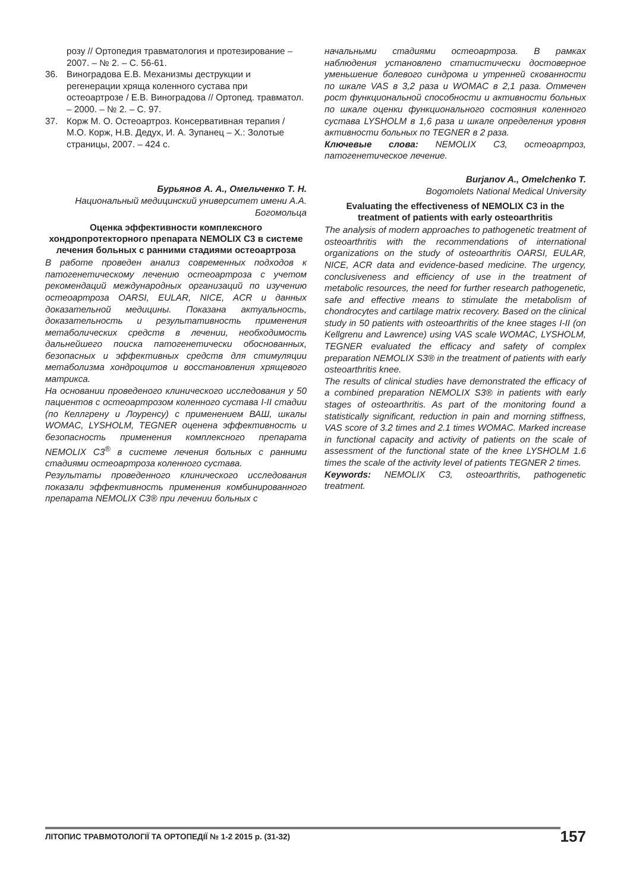розу // Ортопедия травматология и протезирование – 2007. – № 2. – С. 56-61.
36. Виноградова Е.В. Механизмы деструкции и регенерации хряща коленного сустава при остеоартрозе / Е.В. Виноградова // Ортопед. травматол. – 2000. – № 2. – С. 97.
37. Корж М. О. Остеоартроз. Консервативная терапия / М.О. Корж, Н.В. Дедух, И. А. Зупанец – Х.: Золотые страницы, 2007. – 424 с.
Бурьянов А. А., Омельченко Т. Н.
Национальный медицинский университет имени А.А. Богомольца
Оценка эффективности комплексного хондропротекторного препарата NEMOLIX C3 в системе лечения больных с ранними стадиями остеоартроза
В работе проведен анализ современных подходов к патогенетическому лечению остеоартроза с учетом рекомендаций международных организаций по изучению остеоартроза OARSI, EULAR, NICE, ACR и данных доказательной медицины. Показана актуальность, доказательность и результативность применения метаболических средств в лечении, необходимость дальнейшего поиска патогенетически обоснованных, безопасных и эффективных средств для стимуляции метаболизма хондроцитов и восстановления хрящевого матрикса.
На основании проведеного клинического исследования у 50 пациентов с остеоартрозом коленного сустава I-II стадии (по Келлгрену и Лоуренсу) с применением ВАШ, шкалы WOMAC, LYSHOLM, TEGNER оценена эффективность и безопасность применения комплексного препарата NEMOLIX C3<sup>®</sup> в системе лечения больных с ранними стадиями остеоартроза коленного сустава.
Результаты проведенного клинического исследования показали эффективность применения комбинированного препарата NEMOLIX C3® при лечении больных с
начальными стадиями остеоартроза. В рамках наблюдения установлено статистически достоверное уменьшение болевого синдрома и утренней скованности по шкале VAS в 3,2 раза и WOMAC в 2,1 раза. Отмечен рост функциональной способности и активности больных по шкале оценки функционального состояния коленного сустава LYSHOLM в 1,6 раза и шкале определения уровня активности больных по TEGNER в 2 раза.
Ключевые слова: NEMOLIX C3, остеоартроз, патогенетическое лечение.
Burjanov A., Omelchenko T.
Bogomolets National Medical University
Evaluating the effectiveness of NEMOLIX C3 in the treatment of patients with early osteoarthritis
The analysis of modern approaches to pathogenetic treatment of osteoarthritis with the recommendations of international organizations on the study of osteoarthritis OARSI, EULAR, NICE, ACR data and evidence-based medicine. The urgency, conclusiveness and efficiency of use in the treatment of metabolic resources, the need for further research pathogenetic, safe and effective means to stimulate the metabolism of chondrocytes and cartilage matrix recovery. Based on the clinical study in 50 patients with osteoarthritis of the knee stages I-II (on Kellgrenu and Lawrence) using VAS scale WOMAC, LYSHOLM, TEGNER evaluated the efficacy and safety of complex preparation NEMOLIX S3® in the treatment of patients with early osteoarthritis knee.
The results of clinical studies have demonstrated the efficacy of a combined preparation NEMOLIX S3® in patients with early stages of osteoarthritis. As part of the monitoring found a statistically significant, reduction in pain and morning stiffness, VAS score of 3.2 times and 2.1 times WOMAC. Marked increase in functional capacity and activity of patients on the scale of assessment of the functional state of the knee LYSHOLM 1.6 times the scale of the activity level of patients TEGNER 2 times.
Keywords: NEMOLIX C3, osteoarthritis, pathogenetic treatment.
ЛІТОПИС ТРАВМОТОЛОГІЇ ТА ОРТОПЕДІЇ № 1-2 2015 р. (31-32) 157